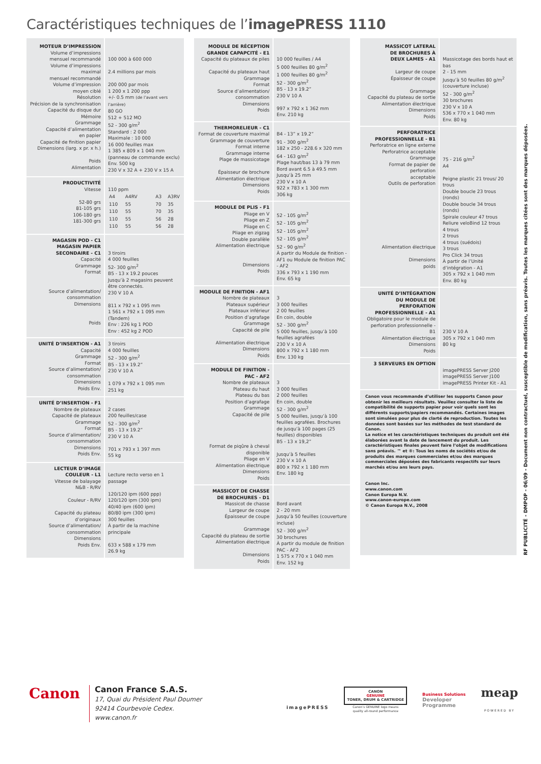Caractéristiques techniques de l’imagePRESS 1110
| MOTEUR D’IMPRESSION Volume d’impressions mensuel recommandé Volume d’impressions maximal mensuel recommandé Volume d’impression moyen ciblé Résolution Précision de la synchronisation Capacité du disque dur Mémoire Grammage Capacité d’alimentation en papier Capacité de finition papier Dimensions (larg. x pr. x h.) Poids Alimentation | 100 000 à 600 000 2.4 millions par mois 200 000 par mois 1 200 x 1 200 ppp +/- 0.5 mm (de l’avant vers l’arrière) 80 GO 512 + 512 MO 52 - 300 g/m<sup>2</sup> Standard : 2 000 Maximale : 10 000 16 000 feuilles max 1 385 x 809 x 1 040 mm (panneau de commande exclu) Env. 500 kg 230 V x 32 A + 230 V x 15 A |
| PRODUCTIVITÉ Vitesse 52-80 grs 81-105 grs 106-180 grs 181-300 grs | 110 ppm / A4 / A4RV / A3 / A3RV / / 110 / 55 / 70 / 35 / / 110 / 55 / 70 / 35 / / 110 / 55 / 56 / 28 / / 110 / 55 / 56 / 28 / |
| MAGASIN POD - C1 MAGASIN PAPIER SECONDAIRE - C1 Capacité Grammage Format Source d’alimentation/ consommation Dimensions Poids | 3 tiroirs 4 000 feuilles 52- 300 g/m<sup>2</sup> B5 - 13 x 19.2 pouces Jusqu’à 2 magasins peuvent être connectés. 230 V 10 A 811 x 792 x 1 095 mm 1 561 x 792 x 1 095 mm (Tandem) Env : 226 kg 1 POD Env : 452 kg 2 POD |
| UNITÉ D’INSERTION - A1 Capacité Grammage Format Source d’alimentation/ consommation Dimensions Poids Env. | 3 tiroirs 4 000 feuilles 52 - 300 g/m<sup>2</sup> B5 - 13 x 19.2” 230 V 10 A 1 079 x 792 x 1 095 mm 251 kg |
| UNITÉ D’INSERTION - F1 Nombre de plateaux Capacité de plateaux Grammage Format Source d’alimentation/ consommation Dimensions Poids Env. | 2 cases 200 feuilles/case 52 - 300 g/m<sup>2</sup> B5 - 13 x 19.2” 230 V 10 A 701 x 793 x 1 397 mm 55 kg |
| LECTEUR D’IMAGE COULEUR - L1 Vitesse de balayage N&B - R/RV Couleur - R/RV Capacité du plateau d’originaux Source d’alimentation/ consommation Dimensions Poids Env. | Lecture recto verso en 1 passage 120/120 ipm (600 ppp) 120/120 ipm (300 ipm) 40/40 ipm (600 ipm) 80/80 ipm (300 ipm) 300 feuilles À partir de la machine principale 633 x 588 x 179 mm 26.9 kg |
| MODULE DE RÉCEPTION GRANDE CAPAPCITÉ - E1 Capacité du plateaux de piles Capacité du plateaux haut Grammage Format Source d’alimentation/ consommation Dimensions Poids | 10 000 feuilles / A4 5 000 feuilles 80 g/m<sup>2</sup> 1 000 feuilles 80 g/m<sup>2</sup> 52 - 300 g/m<sup>2</sup> B5 - 13 x 19.2” 230 V 10 A 997 x 792 x 1 362 mm Env. 210 kg |
| THERMORELIEUR - C1 Format de couverture maximal Grammage de couverture Format interne Grammage interne Plage de massicotage Épaisseur de brochure Alimentation électrique Dimensions Poids | B4 - 13” x 19.2” 91 - 300 g/m<sup>2</sup> 182 x 250 - 228.6 x 320 mm 64 - 163 g/m<sup>2</sup> Plage haut/bas 13 à 79 mm Bord avant 6.5 à 49.5 mm Jusqu’à 25 mm 230 V x 10 A 922 x 783 x 1 300 mm 306 kg |
| MODULE DE PLIS - F1 Pliage en V Pliage en Z Pliage en C Pliage en zigzag Double parallèle Alimentation électrique Dimensions Poids | 52 - 105 g/m<sup>2</sup> 52 - 105 g/m<sup>2</sup> 52 - 105 g/m<sup>2</sup> 52 - 105 g/m<sup>2</sup> 52 - 90 g/m<sup>2</sup> À partir du Module de finition - AF1 ou Module de finition PAC - AF2 336 x 793 x 1 190 mm Env. 65 kg |
| MODULE DE FINITION - AF1 Nombre de plateaux Plateaux supérieur Plateaux inférieur Position d’agrafage Grammage Capacité de pile Alimentation électrique Dimensions Poids | 3 3 000 feuilles 2 00 feuilles En coin, double 52 - 300 g/m<sup>2</sup> 5 000 feuilles, jusqu’à 100 feuilles agrafées 230 V x 10 A 800 x 792 x 1 180 mm Env. 130 kg |
| MODULE DE FINITION - PAC - AF2 Nombre de plateaux Plateau du haut Plateau du bas Position d’agrafage Grammage Capacité de pile Format de piqûre à cheval disponible Pliage en V Alimentation électrique Dimensions Poids | 3 3 000 feuilles 2 000 feuilles En coin, double 52 - 300 g/m<sup>2</sup> 5 000 feuilles, jusqu’à 100 feuilles agrafées. Brochures de jusqu’à 100 pages (25 feuilles) disponibles B5 - 13 x 19,2” Jusqu’à 5 feuilles 230 V x 10 A 800 x 792 x 1 180 mm Env. 180 kg |
| MASSICOT DE CHASSE DE BROCHURES - D1 Massicot de chasse Largeur de coupe Épaisseur de coupe Grammage Capacité du plateau de sortie Alimentation électrique Dimensions Poids | Bord avant 2 - 20 mm Jusqu’à 50 feuilles (couverture incluse) 52 - 300 g/m<sup>2</sup> 30 brochures À partir du module de finition PAC - AF2 1 575 x 770 x 1 040 mm Env. 152 kg |
| MASSICOT LATERAL DE BROCHURES À DEUX LAMES - A1 Largeur de coupe Épaisseur de coupe Grammage Capacité du plateau de sortie Alimentation électrique Dimensions Poids | Massicotage des bords haut et bas 2 - 15 mm Jusqu’à 50 feuilles 80 g/m<sup>2</sup> (couverture incluse) 52 - 300 g/m<sup>2</sup> 30 brochures 230 V x 10 A 536 x 770 x 1 040 mm Env. 80 kg |
| PERFORATRICE PROFESSIONNELLE - B1 Perforatrice en ligne externe Perforatrice acceptable Grammage Format de papier de perforation acceptable Outils de perforation Alimentation électrique Dimensions poids | 75 - 216 g/m<sup>2</sup> A4 Peigne plastic 21 trous/ 20 trous Double boucle 23 trous (ronds) Double boucle 34 trous (ronds) Spirale couleur 47 trous Reliure veloBind 12 trous 4 trous 2 trous 4 trous (suédois) 3 trous Pro Click 34 trous À partir de l’Unité d’intégration - A1 305 x 792 x 1 040 mm Env. 80 kg |
| UNITÉ D’INTÉGRATION DU MODULE DE PERFORATION PROFESSIONNELLE - A1 Obligatoire pour le module de perforation professionnelle - B1 Alimentation électrique Dimensions Poids | 230 V 10 A 305 x 792 x 1 040 mm 80 kg |
| 3 SERVEURS EN OPTION | imagePRESS Server J200 imagePRESS Server J100 imagePRESS Printer Kit - A1 |
| Canon vous recommande d’utiliser les supports Canon pour obtenir les meilleurs résultats. Veuillez consulter la liste de compatibilité de supports papier pour voir quels sont les différents supports/papiers recommandés. Certaines images sont simulées pour plus de clarté de reproduction. Toutes les données sont basées sur les méthodes de test standard de Canon. La notice et les caractéristiques techniques du produit ont été élaborées avant la date de lancement du produit. Les caractéristiques finales peuvent faire l’objet de modifications sans préavis. ™ et ®: Tous les noms de sociétés et/ou de produits des marques commerciales et/ou des marques commerciales déposées des fabricants respectifs sur leurs marchés et/ou ans leurs pays. Canon Inc. www.canon.com Canon Europa N.V. www.canon-europe.com © Canon Europa N.V., 2008 | |
RF PUBLICITÉ - DMPOP - 06/09 - Document non contractuel, susceptible de modification, sans préavis. Toutes les marques citées sont des marques déposées.
Canon
Canon France S.A.S.
17, Quai du Président Paul Doumer
92414 Courbevoie Cedex.
www.canon.fr
imagePRESS
CANON
GENUINE
TONER, DRUM & CARTRIDGE
Canon’s GENUINE logo means
quality all-round performance
Business Solutions
Developer
Programme
meap
POWERED BY